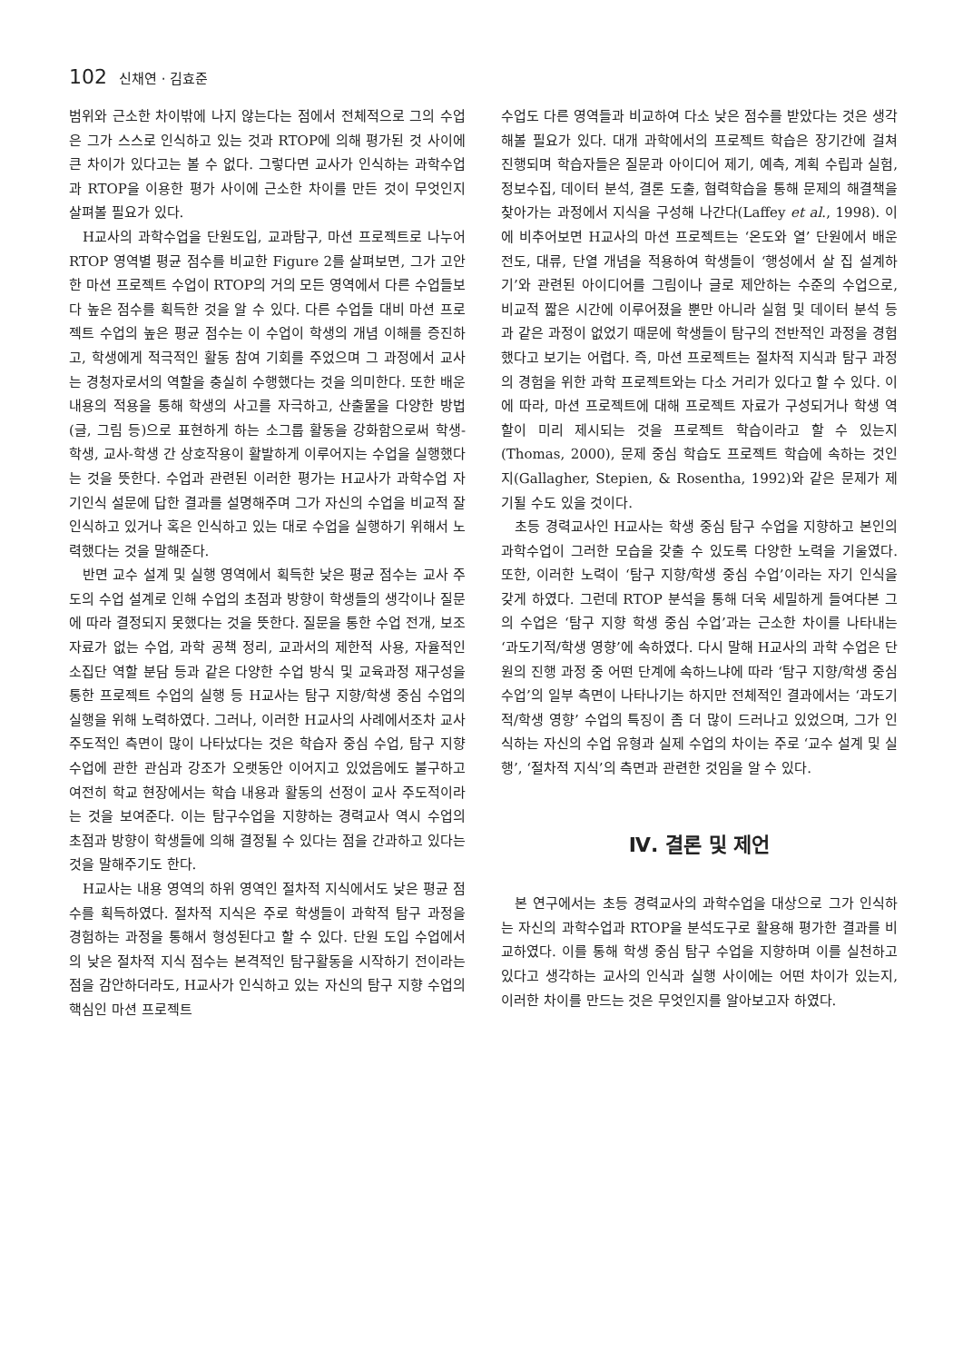102 신채연 · 김효준
범위와 근소한 차이밖에 나지 않는다는 점에서 전체적으로 그의 수업은 그가 스스로 인식하고 있는 것과 RTOP에 의해 평가된 것 사이에 큰 차이가 있다고는 볼 수 없다. 그렇다면 교사가 인식하는 과학수업과 RTOP을 이용한 평가 사이에 근소한 차이를 만든 것이 무엇인지 살펴볼 필요가 있다.
H교사의 과학수업을 단원도입, 교과탐구, 마션 프로젝트로 나누어 RTOP 영역별 평균 점수를 비교한 Figure 2를 살펴보면, 그가 고안한 마션 프로젝트 수업이 RTOP의 거의 모든 영역에서 다른 수업들보다 높은 점수를 획득한 것을 알 수 있다. 다른 수업들 대비 마션 프로젝트 수업의 높은 평균 점수는 이 수업이 학생의 개념 이해를 증진하고, 학생에게 적극적인 활동 참여 기회를 주었으며 그 과정에서 교사는 경청자로서의 역할을 충실히 수행했다는 것을 의미한다. 또한 배운 내용의 적용을 통해 학생의 사고를 자극하고, 산출물을 다양한 방법(글, 그림 등)으로 표현하게 하는 소그룹 활동을 강화함으로써 학생-학생, 교사-학생 간 상호작용이 활발하게 이루어지는 수업을 실행했다는 것을 뜻한다. 수업과 관련된 이러한 평가는 H교사가 과학수업 자기인식 설문에 답한 결과를 설명해주며 그가 자신의 수업을 비교적 잘 인식하고 있거나 혹은 인식하고 있는 대로 수업을 실행하기 위해서 노력했다는 것을 말해준다.
반면 교수 설계 및 실행 영역에서 획득한 낮은 평균 점수는 교사 주도의 수업 설계로 인해 수업의 초점과 방향이 학생들의 생각이나 질문에 따라 결정되지 못했다는 것을 뜻한다. 질문을 통한 수업 전개, 보조 자료가 없는 수업, 과학 공책 정리, 교과서의 제한적 사용, 자율적인 소집단 역할 분담 등과 같은 다양한 수업 방식 및 교육과정 재구성을 통한 프로젝트 수업의 실행 등 H교사는 탐구 지향/학생 중심 수업의 실행을 위해 노력하였다. 그러나, 이러한 H교사의 사례에서조차 교사 주도적인 측면이 많이 나타났다는 것은 학습자 중심 수업, 탐구 지향 수업에 관한 관심과 강조가 오랫동안 이어지고 있었음에도 불구하고 여전히 학교 현장에서는 학습 내용과 활동의 선정이 교사 주도적이라는 것을 보여준다. 이는 탐구수업을 지향하는 경력교사 역시 수업의 초점과 방향이 학생들에 의해 결정될 수 있다는 점을 간과하고 있다는 것을 말해주기도 한다.
H교사는 내용 영역의 하위 영역인 절차적 지식에서도 낮은 평균 점수를 획득하였다. 절차적 지식은 주로 학생들이 과학적 탐구 과정을 경험하는 과정을 통해서 형성된다고 할 수 있다. 단원 도입 수업에서의 낮은 절차적 지식 점수는 본격적인 탐구활동을 시작하기 전이라는 점을 감안하더라도, H교사가 인식하고 있는 자신의 탐구 지향 수업의 핵심인 마션 프로젝트
수업도 다른 영역들과 비교하여 다소 낮은 점수를 받았다는 것은 생각해볼 필요가 있다. 대개 과학에서의 프로젝트 학습은 장기간에 걸쳐 진행되며 학습자들은 질문과 아이디어 제기, 예측, 계획 수립과 실험, 정보수집, 데이터 분석, 결론 도출, 협력학습을 통해 문제의 해결책을 찾아가는 과정에서 지식을 구성해 나간다(Laffey et al., 1998). 이에 비추어보면 H교사의 마션 프로젝트는 ‘온도와 열’ 단원에서 배운 전도, 대류, 단열 개념을 적용하여 학생들이 ‘행성에서 살 집 설계하기’와 관련된 아이디어를 그림이나 글로 제안하는 수준의 수업으로, 비교적 짧은 시간에 이루어졌을 뿐만 아니라 실험 및 데이터 분석 등과 같은 과정이 없었기 때문에 학생들이 탐구의 전반적인 과정을 경험했다고 보기는 어렵다. 즉, 마션 프로젝트는 절차적 지식과 탐구 과정의 경험을 위한 과학 프로젝트와는 다소 거리가 있다고 할 수 있다. 이에 따라, 마션 프로젝트에 대해 프로젝트 자료가 구성되거나 학생 역할이 미리 제시되는 것을 프로젝트 학습이라고 할 수 있는지(Thomas, 2000), 문제 중심 학습도 프로젝트 학습에 속하는 것인지(Gallagher, Stepien, & Rosentha, 1992)와 같은 문제가 제기될 수도 있을 것이다.
초등 경력교사인 H교사는 학생 중심 탐구 수업을 지향하고 본인의 과학수업이 그러한 모습을 갖출 수 있도록 다양한 노력을 기울였다. 또한, 이러한 노력이 ‘탐구 지향/학생 중심 수업’이라는 자기 인식을 갖게 하였다. 그런데 RTOP 분석을 통해 더욱 세밀하게 들여다본 그의 수업은 ‘탐구 지향 학생 중심 수업’과는 근소한 차이를 나타내는 ‘과도기적/학생 영향’에 속하였다. 다시 말해 H교사의 과학 수업은 단원의 진행 과정 중 어떤 단계에 속하느냐에 따라 ‘탐구 지향/학생 중심 수업’의 일부 측면이 나타나기는 하지만 전체적인 결과에서는 ‘과도기적/학생 영향’ 수업의 특징이 좀 더 많이 드러나고 있었으며, 그가 인식하는 자신의 수업 유형과 실제 수업의 차이는 주로 ‘교수 설계 및 실행’, ‘절차적 지식’의 측면과 관련한 것임을 알 수 있다.
Ⅳ. 결론 및 제언
본 연구에서는 초등 경력교사의 과학수업을 대상으로 그가 인식하는 자신의 과학수업과 RTOP을 분석도구로 활용해 평가한 결과를 비교하였다. 이를 통해 학생 중심 탐구 수업을 지향하며 이를 실천하고 있다고 생각하는 교사의 인식과 실행 사이에는 어떤 차이가 있는지, 이러한 차이를 만드는 것은 무엇인지를 알아보고자 하였다.